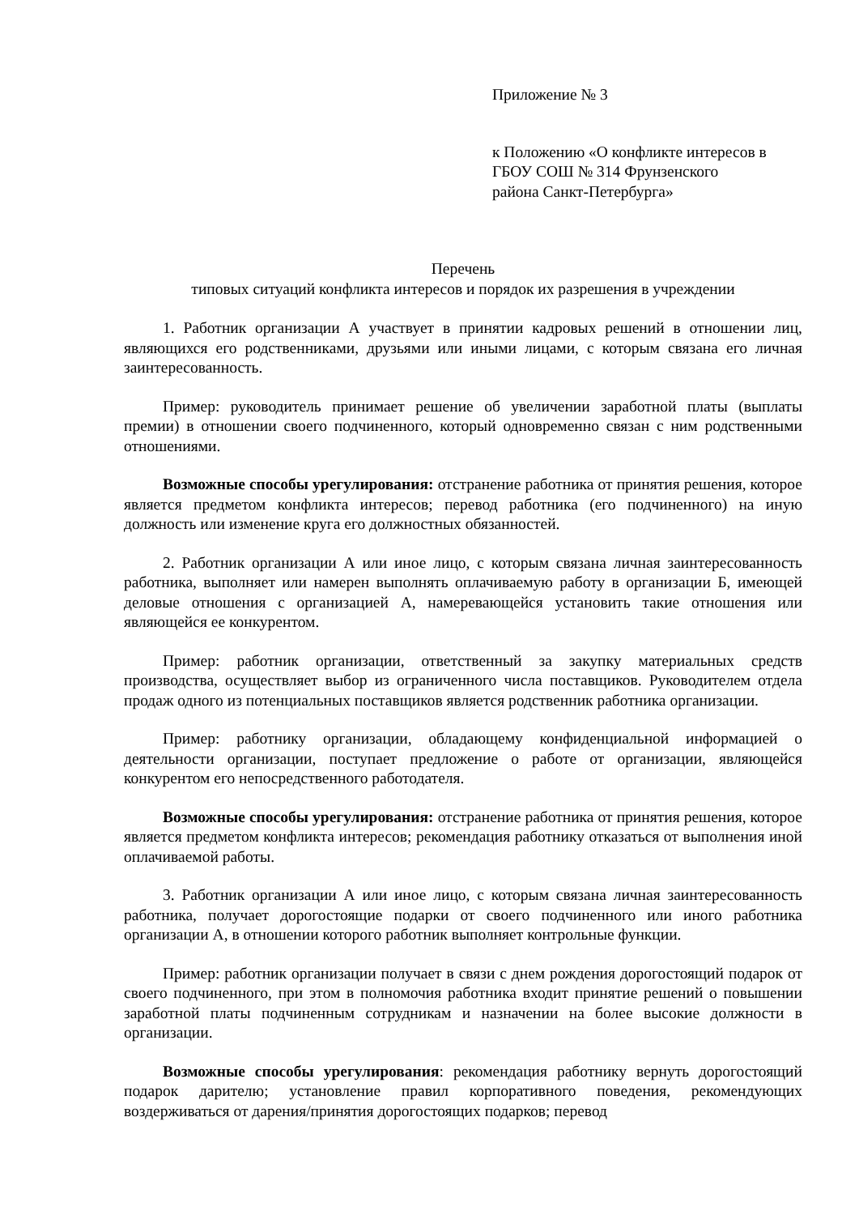Приложение № 3
к Положению «О конфликте интересов в
ГБОУ СОШ № 314 Фрунзенского
района Санкт-Петербурга»
Перечень
типовых ситуаций конфликта интересов и порядок их разрешения в учреждении
1. Работник организации А участвует в принятии кадровых решений в отношении лиц, являющихся его родственниками, друзьями или иными лицами, с которым связана его личная заинтересованность.
Пример: руководитель принимает решение об увеличении заработной платы (выплаты премии) в отношении своего подчиненного, который одновременно связан с ним родственными отношениями.
Возможные способы урегулирования: отстранение работника от принятия решения, которое является предметом конфликта интересов; перевод работника (его подчиненного) на иную должность или изменение круга его должностных обязанностей.
2. Работник организации А или иное лицо, с которым связана личная заинтересованность работника, выполняет или намерен выполнять оплачиваемую работу в организации Б, имеющей деловые отношения с организацией А, намеревающейся установить такие отношения или являющейся ее конкурентом.
Пример: работник организации, ответственный за закупку материальных средств производства, осуществляет выбор из ограниченного числа поставщиков. Руководителем отдела продаж одного из потенциальных поставщиков является родственник работника организации.
Пример: работнику организации, обладающему конфиденциальной информацией о деятельности организации, поступает предложение о работе от организации, являющейся конкурентом его непосредственного работодателя.
Возможные способы урегулирования: отстранение работника от принятия решения, которое является предметом конфликта интересов; рекомендация работнику отказаться от выполнения иной оплачиваемой работы.
3. Работник организации А или иное лицо, с которым связана личная заинтересованность работника, получает дорогостоящие подарки от своего подчиненного или иного работника организации А, в отношении которого работник выполняет контрольные функции.
Пример: работник организации получает в связи с днем рождения дорогостоящий подарок от своего подчиненного, при этом в полномочия работника входит принятие решений о повышении заработной платы подчиненным сотрудникам и назначении на более высокие должности в организации.
Возможные способы урегулирования: рекомендация работнику вернуть дорогостоящий подарок дарителю; установление правил корпоративного поведения, рекомендующих воздерживаться от дарения/принятия дорогостоящих подарков; перевод